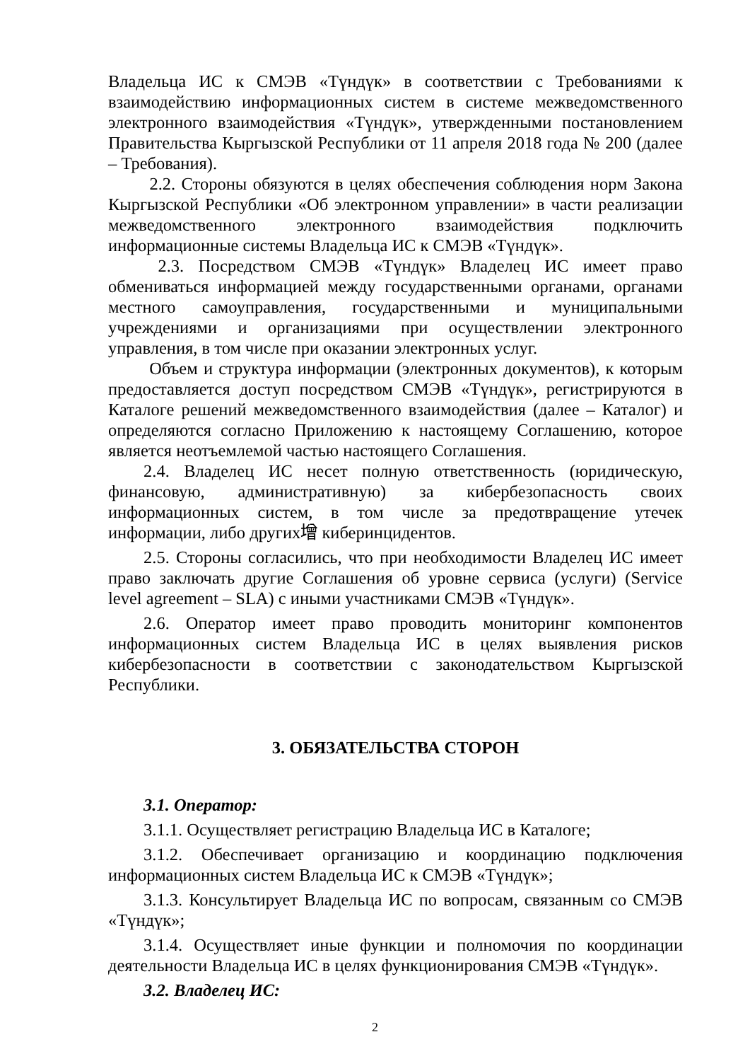Владельца ИС к СМЭВ «Түндүк» в соответствии с Требованиями к взаимодействию информационных систем в системе межведомственного электронного взаимодействия «Түндүк», утвержденными постановлением Правительства Кыргызской Республики от 11 апреля 2018 года № 200 (далее – Требования).
2.2. Стороны обязуются в целях обеспечения соблюдения норм Закона Кыргызской Республики «Об электронном управлении» в части реализации межведомственного электронного взаимодействия подключить информационные системы Владельца ИС к СМЭВ «Түндүк».
2.3. Посредством СМЭВ «Түндүк» Владелец ИС имеет право обмениваться информацией между государственными органами, органами местного самоуправления, государственными и муниципальными учреждениями и организациями при осуществлении электронного управления, в том числе при оказании электронных услуг.
Объем и структура информации (электронных документов), к которым предоставляется доступ посредством СМЭВ «Түндүк», регистрируются в Каталоге решений межведомственного взаимодействия (далее – Каталог) и определяются согласно Приложению к настоящему Соглашению, которое является неотъемлемой частью настоящего Соглашения.
2.4. Владелец ИС несет полную ответственность (юридическую, финансовую, административную) за кибербезопасность своих информационных систем, в том числе за предотвращение утечек информации, либо других增 киберинцидентов.
2.5. Стороны согласились, что при необходимости Владелец ИС имеет право заключать другие Соглашения об уровне сервиса (услуги) (Service level agreement – SLA) с иными участниками СМЭВ «Түндүк».
2.6. Оператор имеет право проводить мониторинг компонентов информационных систем Владельца ИС в целях выявления рисков кибербезопасности в соответствии с законодательством Кыргызской Республики.
3. ОБЯЗАТЕЛЬСТВА СТОРОН
3.1. Оператор:
3.1.1. Осуществляет регистрацию Владельца ИС в Каталоге;
3.1.2. Обеспечивает организацию и координацию подключения информационных систем Владельца ИС к СМЭВ «Түндүк»;
3.1.3. Консультирует Владельца ИС по вопросам, связанным со СМЭВ «Түндүк»;
3.1.4. Осуществляет иные функции и полномочия по координации деятельности Владельца ИС в целях функционирования СМЭВ «Түндүк».
3.2. Владелец ИС:
2